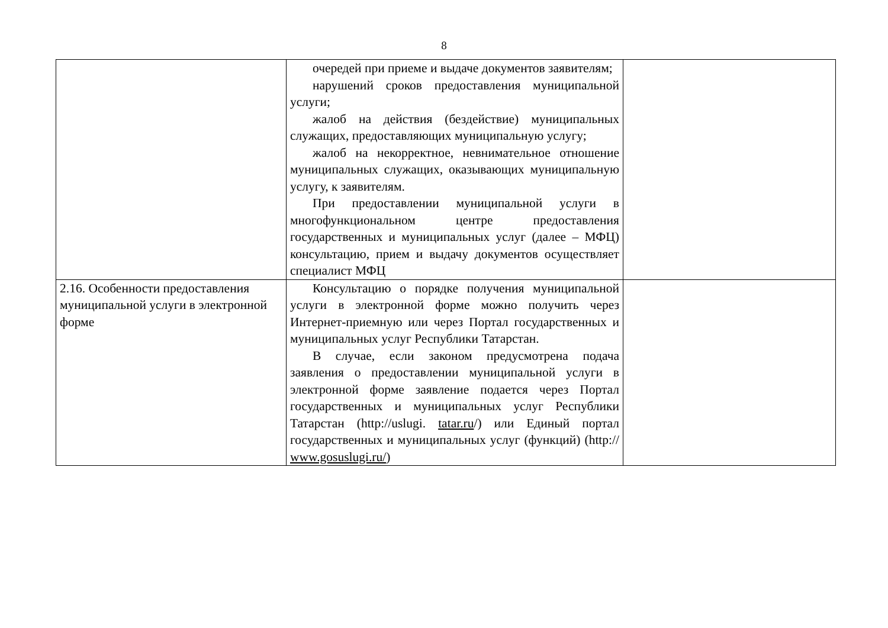8
| | очередей при приеме и выдаче документов заявителям; нарушений сроков предоставления муниципальной услуги; жалоб на действия (бездействие) муниципальных служащих, предоставляющих муниципальную услугу; жалоб на некорректное, невнимательное отношение муниципальных служащих, оказывающих муниципальную услугу, к заявителям. При предоставлении муниципальной услуги в многофункциональном центре предоставления государственных и муниципальных услуг (далее – МФЦ) консультацию, прием и выдачу документов осуществляет специалист МФЦ | |
| 2.16. Особенности предоставления муниципальной услуги в электронной форме | Консультацию о порядке получения муниципальной услуги в электронной форме можно получить через Интернет-приемную или через Портал государственных и муниципальных услуг Республики Татарстан. В случае, если законом предусмотрена подача заявления о предоставлении муниципальной услуги в электронной форме заявление подается через Портал государственных и муниципальных услуг Республики Татарстан (http://uslugi. tatar.ru /) или Единый портал государственных и муниципальных услуг (функций) (http:// www.gosuslugi.ru/ ) | |